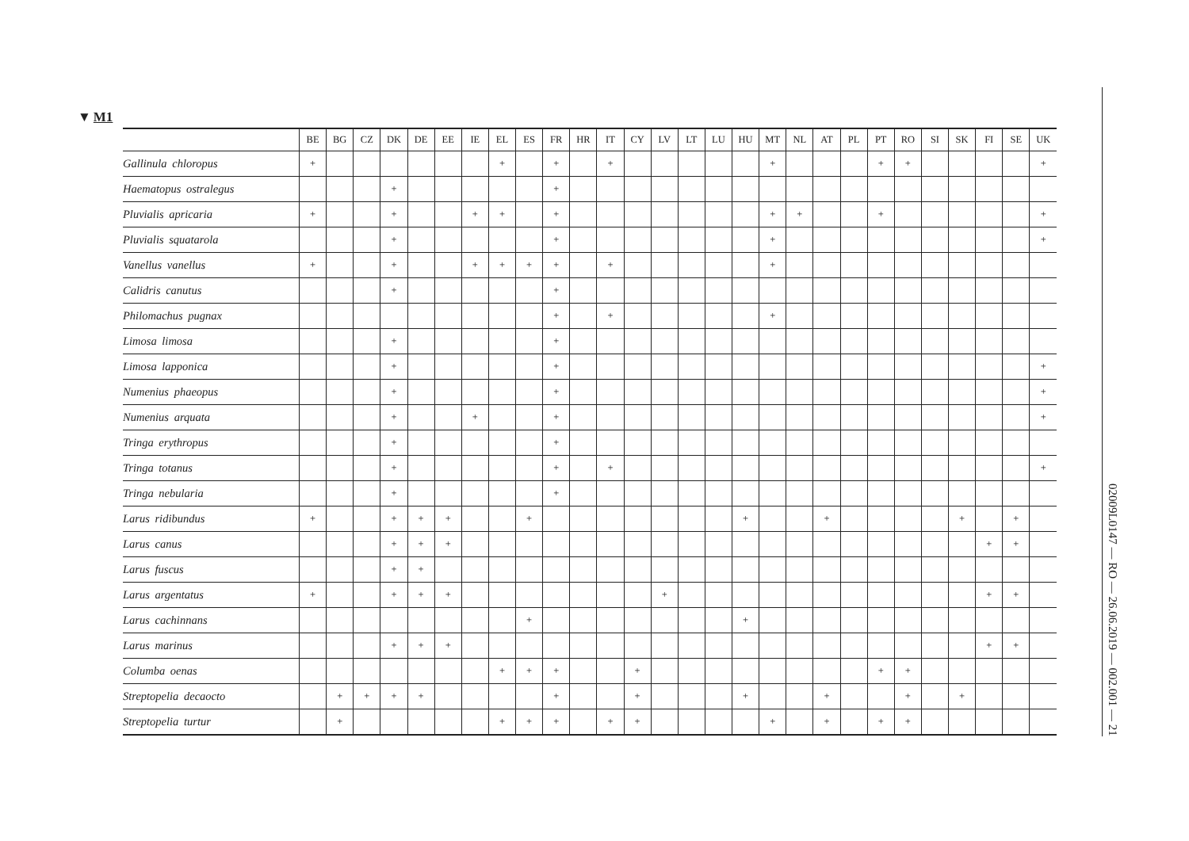▼ M1
| | BE | BG | CZ | DK | DE | EE | IE | EL | ES | FR | HR | IT | CY | LV | LT | LU | HU | MT | NL | AT | PL | PT | RO | SI | SK | FI | SE | UK |
| --- | --- | --- | --- | --- | --- | --- | --- | --- | --- | --- | --- | --- | --- | --- | --- | --- | --- | --- | --- | --- | --- | --- | --- | --- | --- | --- | --- | --- |
| Gallinula chloropus | + | | | | | | | + | | + | | + | | | | | | + | | | | + | + | | | | | + |
| Haematopus ostralegus | | | | + | | | | | | + | | | | | | | | | | | | | | | | | | |
| Pluvialis apricaria | + | | | + | | | + | + | | + | | | | | | | | + | + | | | + | | | | | | + |
| Pluvialis squatarola | | | | + | | | | | | + | | | | | | | | + | | | | | | | | | | + |
| Vanellus vanellus | + | | | + | | | + | + | + | + | | + | | | | | | + | | | | | | | | | | |
| Calidris canutus | | | | + | | | | | | + | | | | | | | | | | | | | | | | | | |
| Philomachus pugnax | | | | | | | | | | + | | + | | | | | | + | | | | | | | | | | |
| Limosa limosa | | | | + | | | | | | + | | | | | | | | | | | | | | | | | | |
| Limosa lapponica | | | | + | | | | | | + | | | | | | | | | | | | | | | | | | + |
| Numenius phaeopus | | | | + | | | | | | + | | | | | | | | | | | | | | | | | | + |
| Numenius arquata | | | | + | | | + | | | + | | | | | | | | | | | | | | | | | | + |
| Tringa erythropus | | | | + | | | | | | + | | | | | | | | | | | | | | | | | | |
| Tringa totanus | | | | + | | | | | | + | | + | | | | | | | | | | | | | | | | + |
| Tringa nebularia | | | | + | | | | | | + | | | | | | | | | | | | | | | | | | |
| Larus ridibundus | + | | | + | + | + | | | + | | | | | | | | + | | | + | | | | | + | | + | |
| Larus canus | | | | + | + | + | | | | | | | | | | | | | | | | | | | | + | + | |
| Larus fuscus | | | | + | + | | | | | | | | | | | | | | | | | | | | | | | |
| Larus argentatus | + | | | + | + | + | | | | | | | | + | | | | | | | | | | | | + | + | |
| Larus cachinnans | | | | | | | | | + | | | | | | | | + | | | | | | | | | | | |
| Larus marinus | | | | + | + | + | | | | | | | | | | | | | | | | | | | | + | + | |
| Columba oenas | | | | | | | | + | + | + | | | + | | | | | | | | | + | + | | | | | |
| Streptopelia decaocto | | + | + | + | + | | | | | + | | | + | | | | + | | | + | | | + | | + | | | |
| Streptopelia turtur | | + | | | | | | + | + | + | | + | + | | | | | + | | + | | + | + | | | | | |
02009L0147 — RO — 26.06.2019 — 002.001 — 21